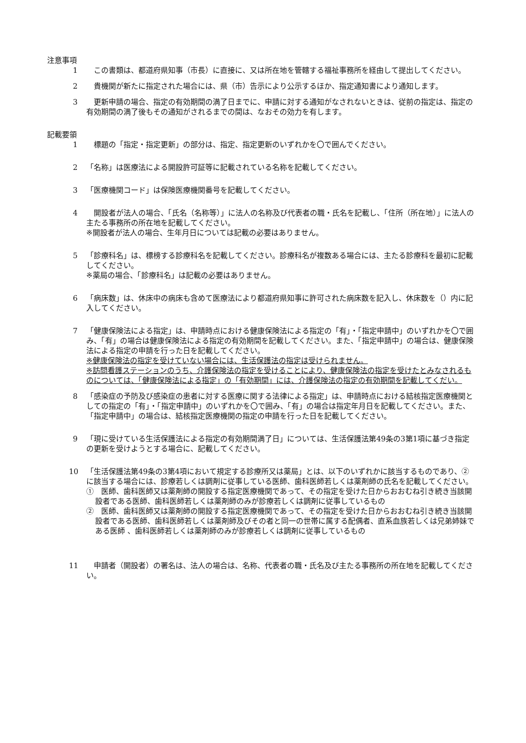注意事項
1 　この書類は、都道府県知事（市長）に直接に、又は所在地を管轄する福祉事務所を経由して提出してください。
2 　貴機関が新たに指定された場合には、県（市）告示により公示するほか、指定通知書により通知します。
3 　更新申請の場合、指定の有効期間の満了日までに、申請に対する通知がなされないときは、従前の指定は、指定の有効期間の満了後もその通知がされるまでの間は、なおその効力を有します。
記載要領
1 　標題の「指定・指定更新」の部分は、指定、指定更新のいずれかを〇で囲んでください。
2 「名称」は医療法による開設許可証等に記載されている名称を記載してください。
3 「医療機関コード」は保険医療機関番号を記載してください。
4 　開設者が法人の場合、「氏名（名称等）」に法人の名称及び代表者の職・氏名を記載し、「住所（所在地）」に法人の主たる事務所の所在地を記載してください。
※開設者が法人の場合、生年月日については記載の必要はありません。
5 「診療科名」は、標榜する診療科名を記載してください。診療科名が複数ある場合には、主たる診療科を最初に記載してください。
※薬局の場合、「診療科名」は記載の必要はありません。
6 「病床数」は、休床中の病床も含めて医療法により都道府県知事に許可された病床数を記入し、休床数を（）内に記入してください。
7 「健康保険法による指定」は、申請時点における健康保険法による指定の「有」・「指定申請中」のいずれかを〇で囲み、「有」の場合は健康保険法による指定の有効期間を記載してください。また、「指定申請中」の場合は、健康保険法による指定の申請を行った日を記載してください。
※健康保険法の指定を受けていない場合には、生活保護法の指定は受けられません。
※訪問看護ステーションのうち、介護保険法の指定を受けることにより、健康保険法の指定を受けたとみなされるものについては、「健康保険法による指定」の「有効期間」には、介護保険法の指定の有効期間を記載してくだい。
8 「感染症の予防及び感染症の患者に対する医療に関する法律による指定」は、申請時点における結核指定医療機関としての指定の「有」・「指定申請中」のいずれかを〇で囲み、「有」の場合は指定年月日を記載してください。また、「指定申請中」の場合は、結核指定医療機関の指定の申請を行った日を記載してください。
9 「現に受けている生活保護法による指定の有効期間満了日」については、生活保護法第49条の3第1項に基づき指定の更新を受けようとする場合に、記載してください。
10 「生活保護法第49条の3第4項において規定する診療所又は薬局」とは、以下のいずれかに該当するものであり、②に該当する場合には、診療若しくは調剤に従事している医師、歯科医師若しくは薬剤師の氏名を記載してください。
①　医師、歯科医師又は薬剤師の開設する指定医療機関であって、その指定を受けた日からおおむね引き続き当該開設者である医師、歯科医師若しくは薬剤師のみが診療若しくは調剤に従事しているもの
②　医師、歯科医師又は薬剤師の開設する指定医療機関であって、その指定を受けた日からおおむね引き続き当該開設者である医師、歯科医師若しくは薬剤師及びその者と同一の世帯に属する配偶者、直系血族若しくは兄弟姉妹である医師 、歯科医師若しくは薬剤師のみが診療若しくは調剤に従事しているもの
11 　申請者（開設者）の署名は、法人の場合は、名称、代表者の職・氏名及び主たる事務所の所在地を記載してください。